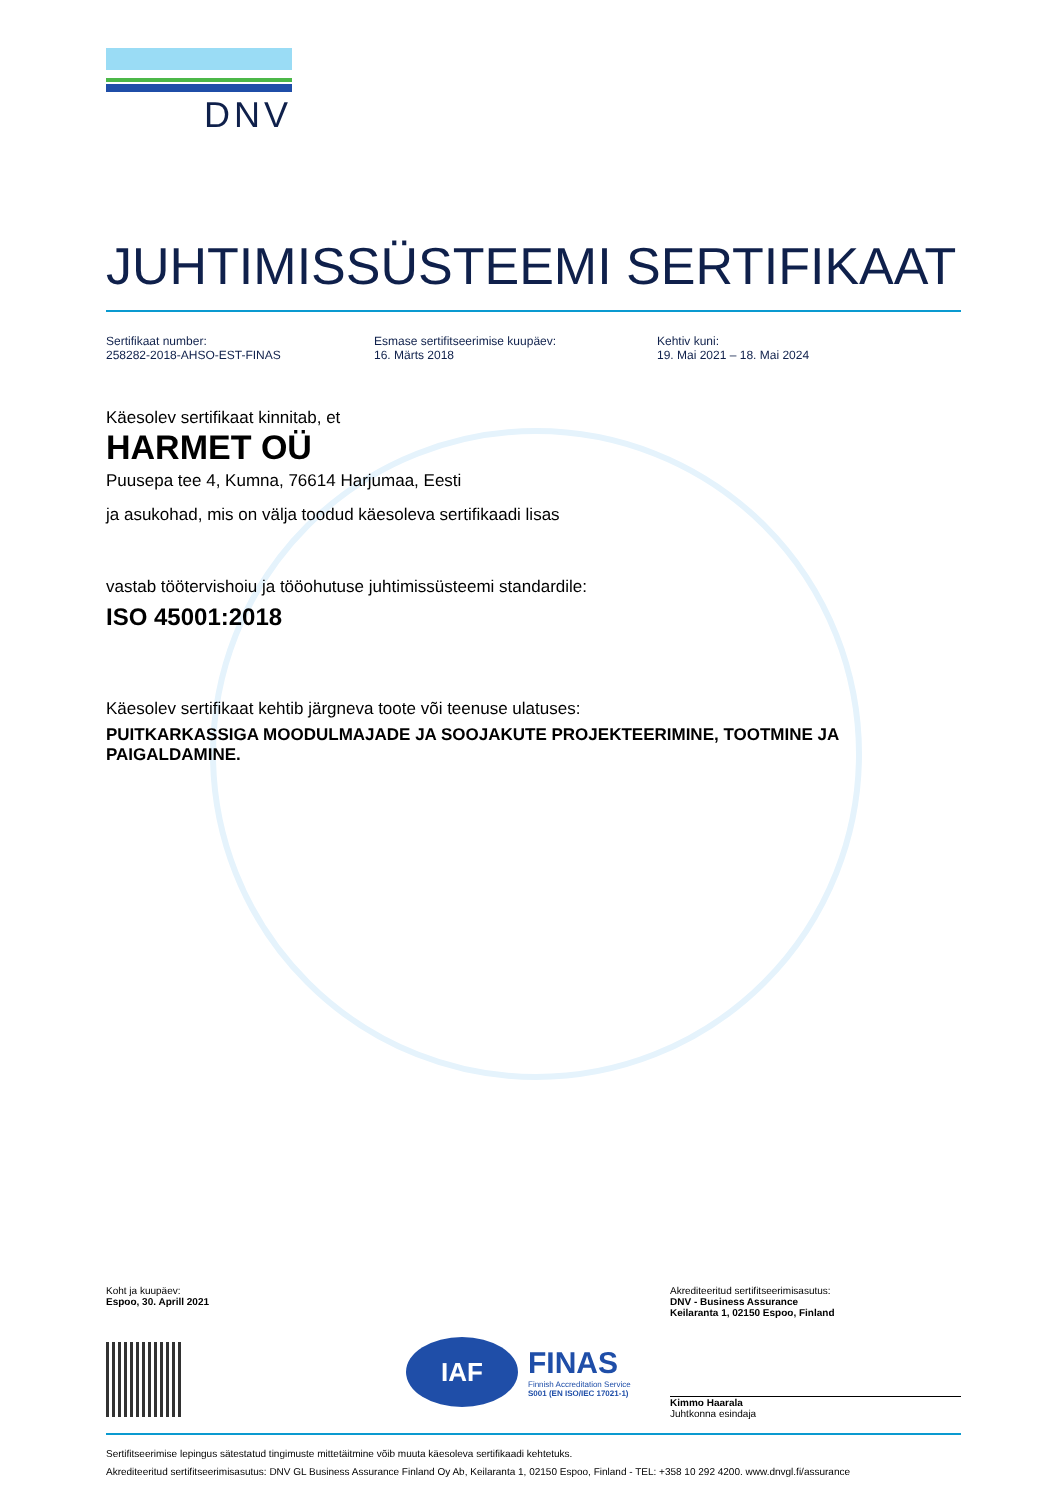DNV
JUHTIMISSÜSTEEMI SERTIFIKAAT
Sertifikaat number:
258282-2018-AHSO-EST-FINAS
Esmase sertifitseerimise kuupäev:
16. Märts 2018
Kehtiv kuni:
19. Mai 2021 – 18. Mai 2024
Käesolev sertifikaat kinnitab, et
HARMET OÜ
Puusepa tee 4, Kumna, 76614 Harjumaa, Eesti
ja asukohad, mis on välja toodud käesoleva sertifikaadi lisas
vastab töötervishoiu ja tööohutuse juhtimissüsteemi standardile:
ISO 45001:2018
Käesolev sertifikaat kehtib järgneva toote või teenuse ulatuses:
PUITKARKASSIGA MOODULMAJADE JA SOOJAKUTE PROJEKTEERIMINE, TOOTMINE JA PAIGALDAMINE.
Koht ja kuupäev:
Espoo, 30. Aprill 2021
IAF
FINAS
Finnish Accreditation Service
S001 (EN ISO/IEC 17021-1)
Akrediteeritud sertifitseerimisasutus:
DNV - Business Assurance
Keilaranta 1, 02150 Espoo, Finland
Kimmo Haarala
Juhtkonna esindaja
Sertifitseerimise lepingus sätestatud tingimuste mittetäitmine võib muuta käesoleva sertifikaadi kehtetuks.
Akrediteeritud sertifitseerimisasutus: DNV GL Business Assurance Finland Oy Ab, Keilaranta 1, 02150 Espoo, Finland - TEL: +358 10 292 4200. www.dnvgl.fi/assurance